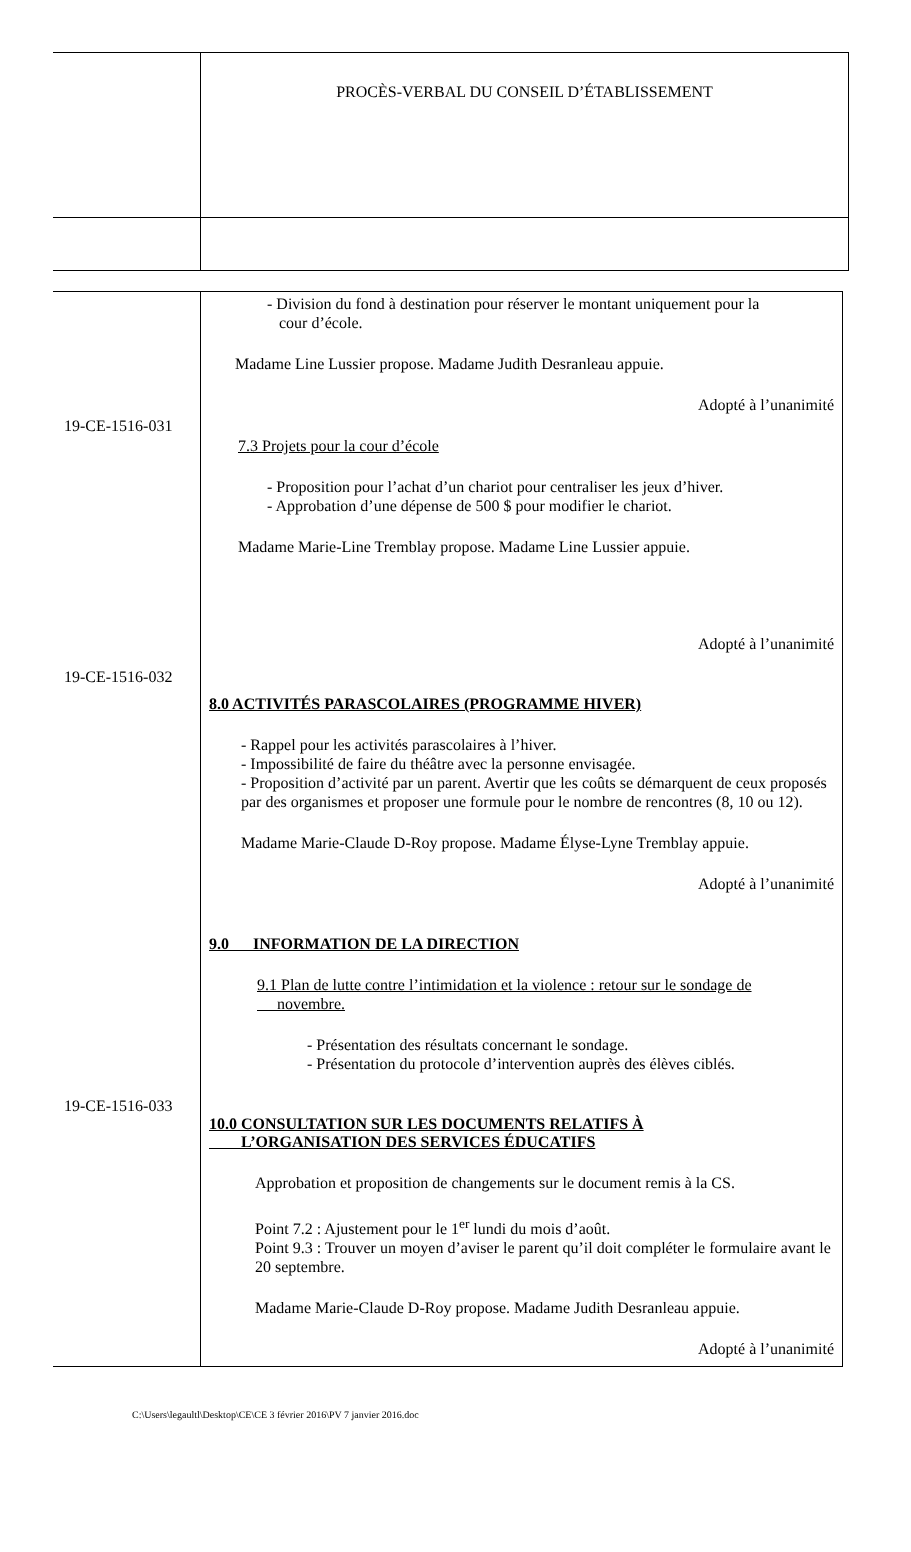| | PROCÈS-VERBAL DU CONSEIL D’ÉTABLISSEMENT |
| 19-CE-1516-031 19-CE-1516-032 19-CE-1516-033 | - Division du fond à destination pour réserver le montant uniquement pour la cour d’école. Madame Line Lussier propose. Madame Judith Desranleau appuie. Adopté à l’unanimité 7.3 Projets pour la cour d’école - Proposition pour l’achat d’un chariot pour centraliser les jeux d’hiver. - Approbation d’une dépense de 500 $ pour modifier le chariot. Madame Marie-Line Tremblay propose. Madame Line Lussier appuie. Adopté à l’unanimité 8.0 ACTIVITÉS PARASCOLAIRES (PROGRAMME HIVER) - Rappel pour les activités parascolaires à l’hiver. - Impossibilité de faire du théâtre avec la personne envisagée. - Proposition d’activité par un parent. Avertir que les coûts se démarquent de ceux proposés par des organismes et proposer une formule pour le nombre de rencontres (8, 10 ou 12). Madame Marie-Claude D-Roy propose. Madame Élyse-Lyne Tremblay appuie. Adopté à l’unanimité 9.0 INFORMATION DE LA DIRECTION 9.1 Plan de lutte contre l’intimidation et la violence : retour sur le sondage de novembre. - Présentation des résultats concernant le sondage. - Présentation du protocole d’intervention auprès des élèves ciblés. 10.0 CONSULTATION SUR LES DOCUMENTS RELATIFS À L’ORGANISATION DES SERVICES ÉDUCATIFS Approbation et proposition de changements sur le document remis à la CS. Point 7.2 : Ajustement pour le 1<sup>er</sup> lundi du mois d’août. Point 9.3 : Trouver un moyen d’aviser le parent qu’il doit compléter le formulaire avant le 20 septembre. Madame Marie-Claude D-Roy propose. Madame Judith Desranleau appuie. Adopté à l’unanimité |
C:\Users\legaultl\Desktop\CE\CE 3 février 2016\PV 7 janvier 2016.doc